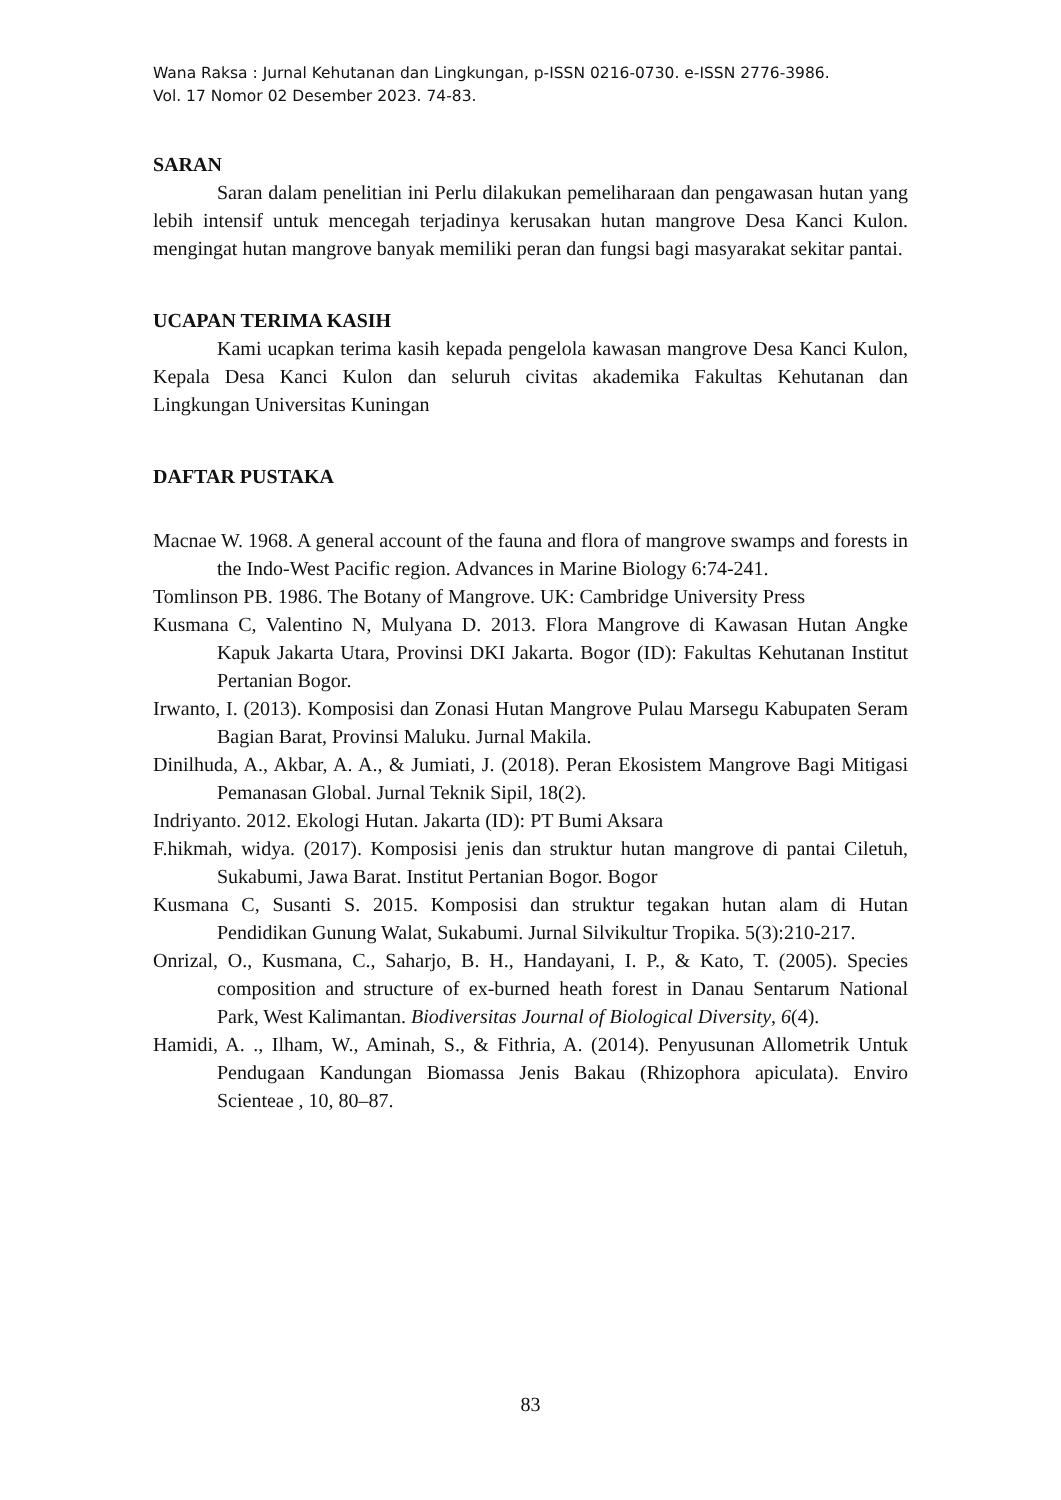Wana Raksa : Jurnal Kehutanan dan Lingkungan, p-ISSN 0216-0730. e-ISSN 2776-3986.
Vol. 17 Nomor 02 Desember 2023. 74-83.
SARAN
Saran dalam penelitian ini Perlu dilakukan pemeliharaan dan pengawasan hutan yang lebih intensif untuk mencegah terjadinya kerusakan hutan mangrove Desa Kanci Kulon. mengingat hutan mangrove banyak memiliki peran dan fungsi bagi masyarakat sekitar pantai.
UCAPAN TERIMA KASIH
Kami ucapkan terima kasih kepada pengelola kawasan mangrove Desa Kanci Kulon, Kepala Desa Kanci Kulon dan seluruh civitas akademika Fakultas Kehutanan dan Lingkungan Universitas Kuningan
DAFTAR PUSTAKA
Macnae W. 1968. A general account of the fauna and flora of mangrove swamps and forests in the Indo-West Pacific region. Advances in Marine Biology 6:74-241.
Tomlinson PB. 1986. The Botany of Mangrove. UK: Cambridge University Press
Kusmana C, Valentino N, Mulyana D. 2013. Flora Mangrove di Kawasan Hutan Angke Kapuk Jakarta Utara, Provinsi DKI Jakarta. Bogor (ID): Fakultas Kehutanan Institut Pertanian Bogor.
Irwanto, I. (2013). Komposisi dan Zonasi Hutan Mangrove Pulau Marsegu Kabupaten Seram Bagian Barat, Provinsi Maluku. Jurnal Makila.
Dinilhuda, A., Akbar, A. A., & Jumiati, J. (2018). Peran Ekosistem Mangrove Bagi Mitigasi Pemanasan Global. Jurnal Teknik Sipil, 18(2).
Indriyanto. 2012. Ekologi Hutan. Jakarta (ID): PT Bumi Aksara
F.hikmah, widya. (2017). Komposisi jenis dan struktur hutan mangrove di pantai Ciletuh, Sukabumi, Jawa Barat. Institut Pertanian Bogor. Bogor
Kusmana C, Susanti S. 2015. Komposisi dan struktur tegakan hutan alam di Hutan Pendidikan Gunung Walat, Sukabumi. Jurnal Silvikultur Tropika. 5(3):210-217.
Onrizal, O., Kusmana, C., Saharjo, B. H., Handayani, I. P., & Kato, T. (2005). Species composition and structure of ex-burned heath forest in Danau Sentarum National Park, West Kalimantan. Biodiversitas Journal of Biological Diversity, 6(4).
Hamidi, A. ., Ilham, W., Aminah, S., & Fithria, A. (2014). Penyusunan Allometrik Untuk Pendugaan Kandungan Biomassa Jenis Bakau (Rhizophora apiculata). Enviro Scienteae , 10, 80–87.
83